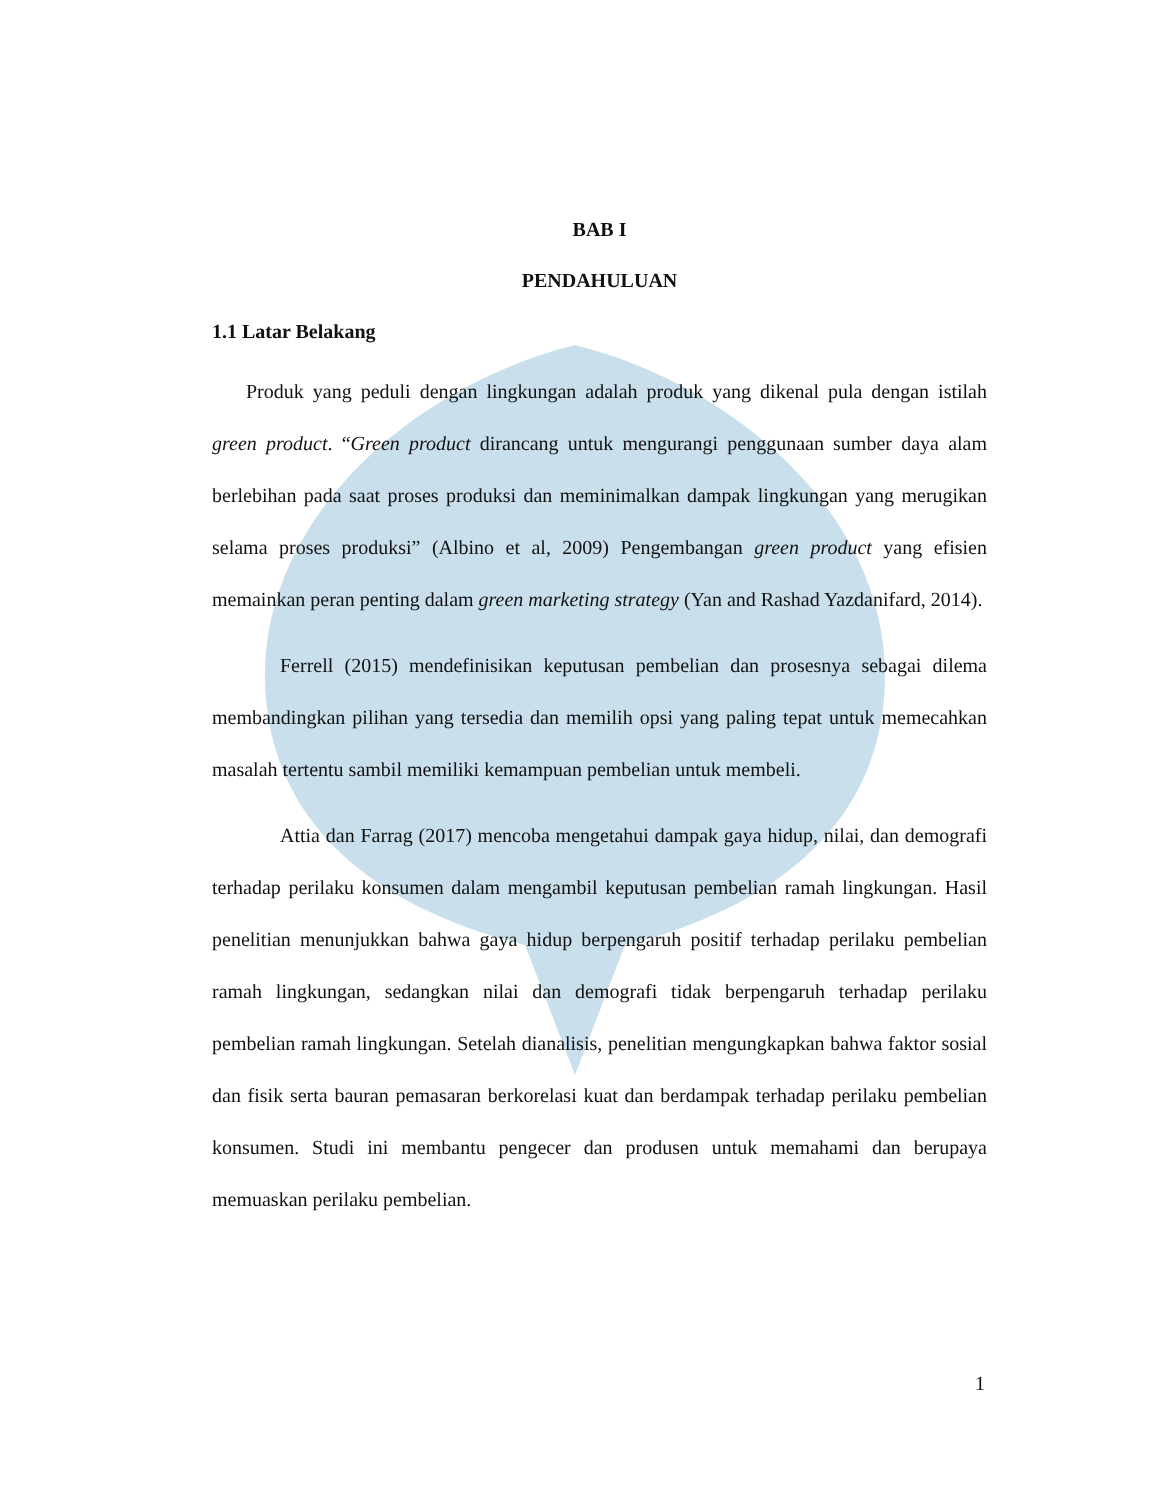BAB I
PENDAHULUAN
1.1 Latar Belakang
Produk yang peduli dengan lingkungan adalah produk yang dikenal pula dengan istilah green product. “Green product dirancang untuk mengurangi penggunaan sumber daya alam berlebihan pada saat proses produksi dan meminimalkan dampak lingkungan yang merugikan selama proses produksi” (Albino et al, 2009) Pengembangan green product yang efisien memainkan peran penting dalam green marketing strategy (Yan and Rashad Yazdanifard, 2014).
Ferrell (2015) mendefinisikan keputusan pembelian dan prosesnya sebagai dilema membandingkan pilihan yang tersedia dan memilih opsi yang paling tepat untuk memecahkan masalah tertentu sambil memiliki kemampuan pembelian untuk membeli.
Attia dan Farrag (2017) mencoba mengetahui dampak gaya hidup, nilai, dan demografi terhadap perilaku konsumen dalam mengambil keputusan pembelian ramah lingkungan. Hasil penelitian menunjukkan bahwa gaya hidup berpengaruh positif terhadap perilaku pembelian ramah lingkungan, sedangkan nilai dan demografi tidak berpengaruh terhadap perilaku pembelian ramah lingkungan. Setelah dianalisis, penelitian mengungkapkan bahwa faktor sosial dan fisik serta bauran pemasaran berkorelasi kuat dan berdampak terhadap perilaku pembelian konsumen. Studi ini membantu pengecer dan produsen untuk memahami dan berupaya memuaskan perilaku pembelian.
1